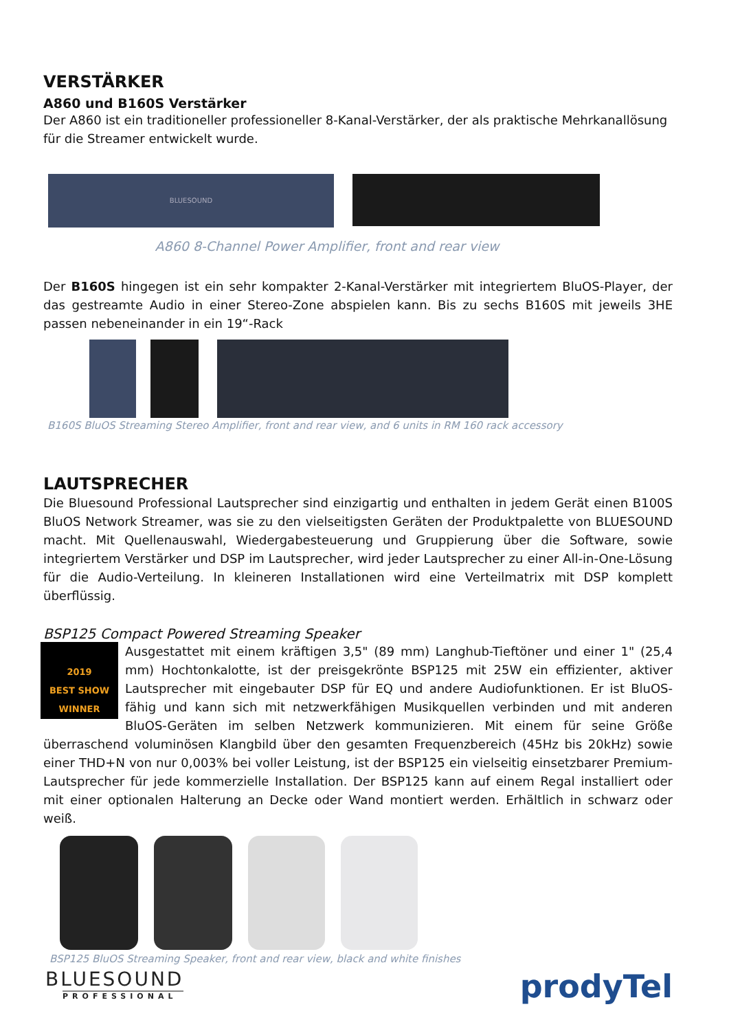VERSTÄRKER
A860 und B160S Verstärker
Der A860 ist ein traditioneller professioneller 8-Kanal-Verstärker, der als praktische Mehrkanallösung für die Streamer entwickelt wurde.
BLUESOUND
A860 8-Channel Power Amplifier, front and rear view
Der B160S hingegen ist ein sehr kompakter 2-Kanal-Verstärker mit integriertem BluOS-Player, der das gestreamte Audio in einer Stereo-Zone abspielen kann. Bis zu sechs B160S mit jeweils 3HE passen nebeneinander in ein 19“-Rack
B160S BluOS Streaming Stereo Amplifier, front and rear view, and 6 units in RM 160 rack accessory
LAUTSPRECHER
Die Bluesound Professional Lautsprecher sind einzigartig und enthalten in jedem Gerät einen B100S BluOS Network Streamer, was sie zu den vielseitigsten Geräten der Produktpalette von BLUESOUND macht. Mit Quellenauswahl, Wiedergabesteuerung und Gruppierung über die Software, sowie integriertem Verstärker und DSP im Lautsprecher, wird jeder Lautsprecher zu einer All-in-One-Lösung für die Audio-Verteilung. In kleineren Installationen wird eine Verteilmatrix mit DSP komplett überflüssig.
BSP125 Compact Powered Streaming Speaker
2019
BEST SHOW
WINNER Ausgestattet mit einem kräftigen 3,5" (89 mm) Langhub-Tieftöner und einer 1" (25,4 mm) Hochtonkalotte, ist der preisgekrönte BSP125 mit 25W ein effizienter, aktiver Lautsprecher mit eingebauter DSP für EQ und andere Audiofunktionen. Er ist BluOS-fähig und kann sich mit netzwerkfähigen Musikquellen verbinden und mit anderen BluOS-Geräten im selben Netzwerk kommunizieren. Mit einem für seine Größe überraschend voluminösen Klangbild über den gesamten Frequenzbereich (45Hz bis 20kHz) sowie einer THD+N von nur 0,003% bei voller Leistung, ist der BSP125 ein vielseitig einsetzbarer Premium-Lautsprecher für jede kommerzielle Installation. Der BSP125 kann auf einem Regal installiert oder mit einer optionalen Halterung an Decke oder Wand montiert werden. Erhältlich in schwarz oder weiß.
BSP125 BluOS Streaming Speaker, front and rear view, black and white finishes
BLUESOUND
PROFESSIONAL
prodyTel